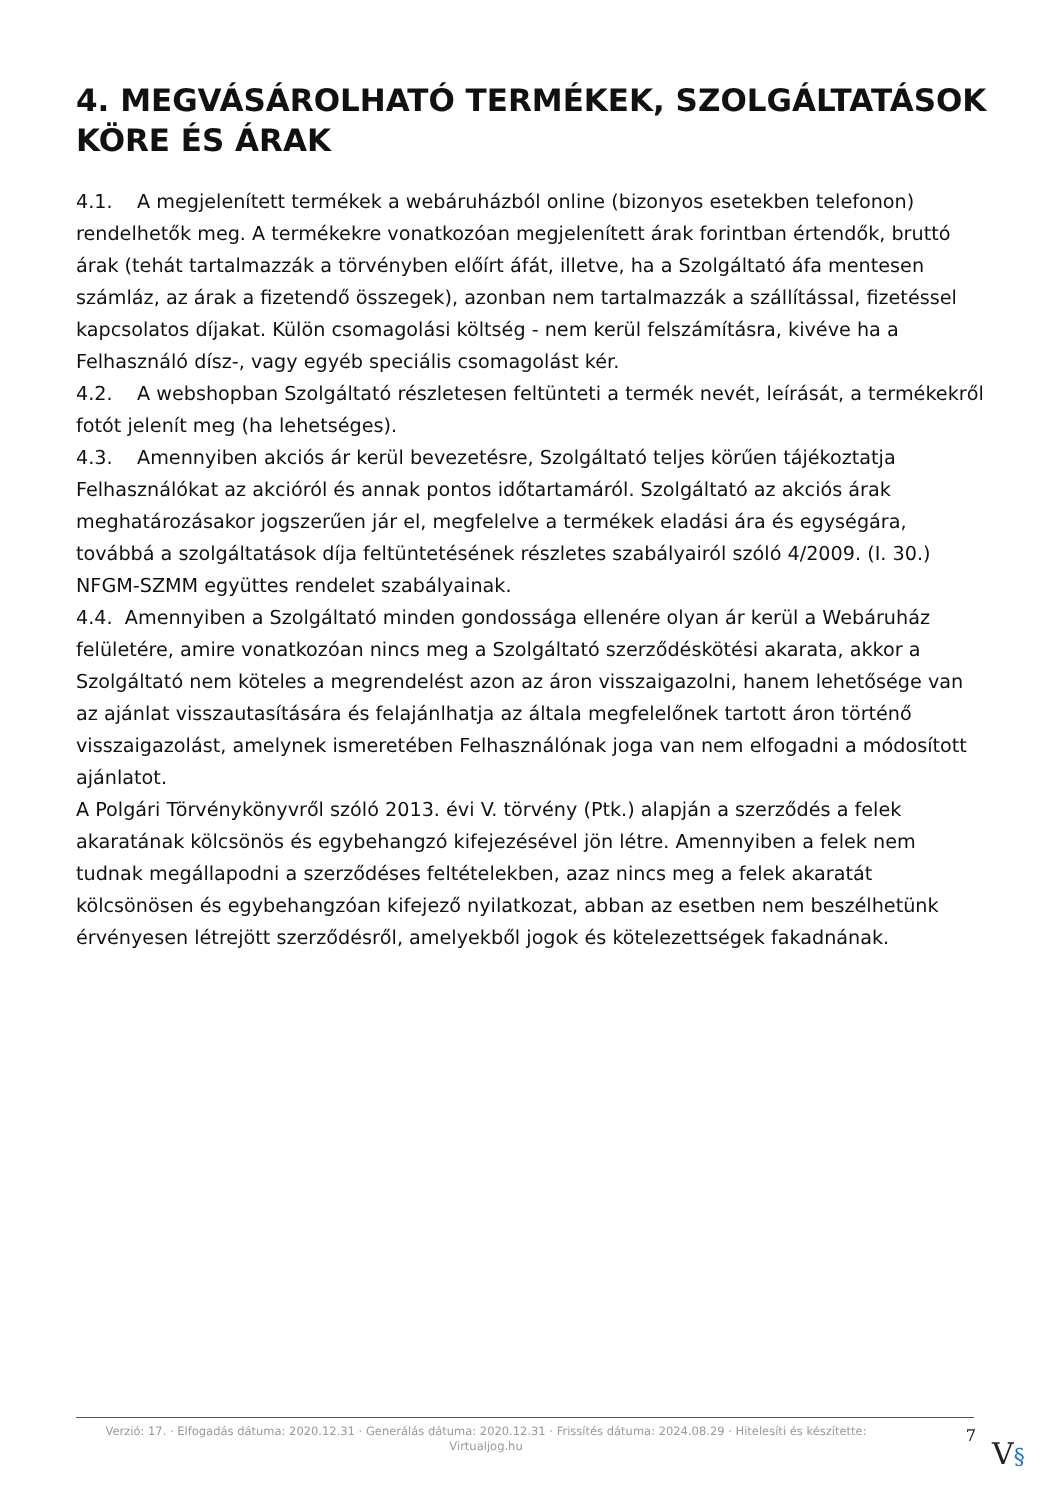4. MEGVÁSÁROLHATÓ TERMÉKEK, SZOLGÁLTATÁSOK KÖRE ÉS ÁRAK
4.1. A megjelenített termékek a webáruházból online (bizonyos esetekben telefonon) rendelhetők meg. A termékekre vonatkozóan megjelenített árak forintban értendők, bruttó árak (tehát tartalmazzák a törvényben előírt áfát, illetve, ha a Szolgáltató áfa mentesen számláz, az árak a fizetendő összegek), azonban nem tartalmazzák a szállítással, fizetéssel kapcsolatos díjakat. Külön csomagolási költség - nem kerül felszámításra, kivéve ha a Felhasználó dísz-, vagy egyéb speciális csomagolást kér.
4.2. A webshopban Szolgáltató részletesen feltünteti a termék nevét, leírását, a termékekről fotót jelenít meg (ha lehetséges).
4.3. Amennyiben akciós ár kerül bevezetésre, Szolgáltató teljes körűen tájékoztatja Felhasználókat az akcióról és annak pontos időtartamáról. Szolgáltató az akciós árak meghatározásakor jogszerűen jár el, megfelelve a termékek eladási ára és egységára, továbbá a szolgáltatások díja feltüntetésének részletes szabályairól szóló 4/2009. (I. 30.) NFGM-SZMM együttes rendelet szabályainak.
4.4. Amennyiben a Szolgáltató minden gondossága ellenére olyan ár kerül a Webáruház felületére, amire vonatkozóan nincs meg a Szolgáltató szerződéskötési akarata, akkor a Szolgáltató nem köteles a megrendelést azon az áron visszaigazolni, hanem lehetősége van az ajánlat visszautasítására és felajánlhatja az általa megfelelőnek tartott áron történő visszaigazolást, amelynek ismeretében Felhasználónak joga van nem elfogadni a módosított ajánlatot.
A Polgári Törvénykönyvről szóló 2013. évi V. törvény (Ptk.) alapján a szerződés a felek akaratának kölcsönös és egybehangzó kifejezésével jön létre. Amennyiben a felek nem tudnak megállapodni a szerződéses feltételekben, azaz nincs meg a felek akaratát kölcsönösen és egybehangzóan kifejező nyilatkozat, abban az esetben nem beszélhetünk érvényesen létrejött szerződésről, amelyekből jogok és kötelezettségek fakadnának.
Verzió: 17. · Elfogadás dátuma: 2020.12.31 · Generálás dátuma: 2020.12.31 · Frissítés dátuma: 2024.08.29 · Hitelesíti és készítette: Virtualjog.hu
7
V§